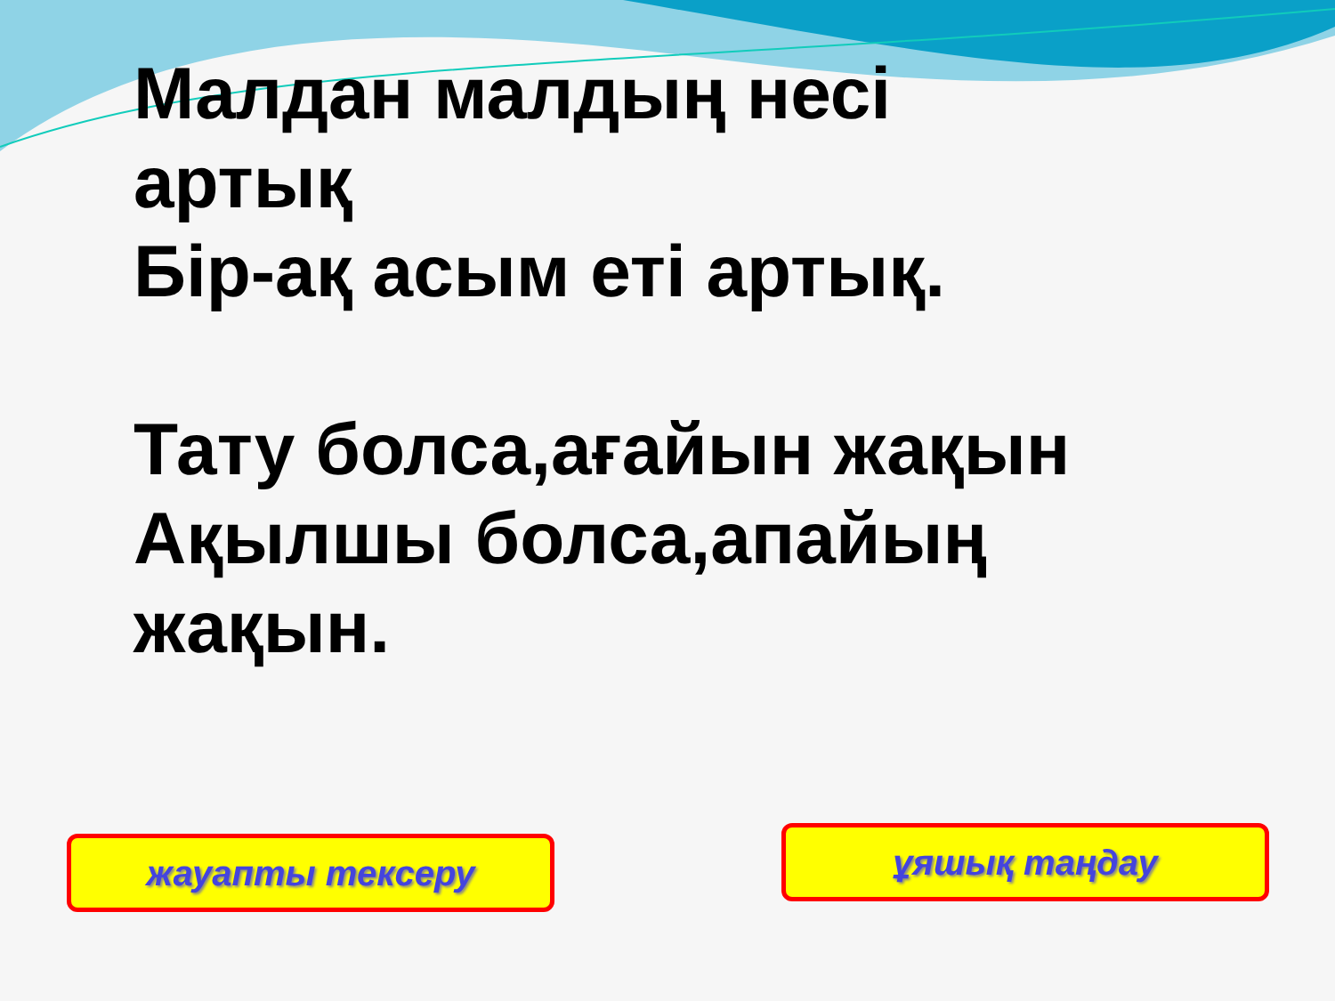Малдан малдың несі
артық
Бір-ақ асым еті артық.
Тату болса,ағайын жақын
Ақылшы болса,апайың
жақын.
жауапты тексеру ұяшық таңдау